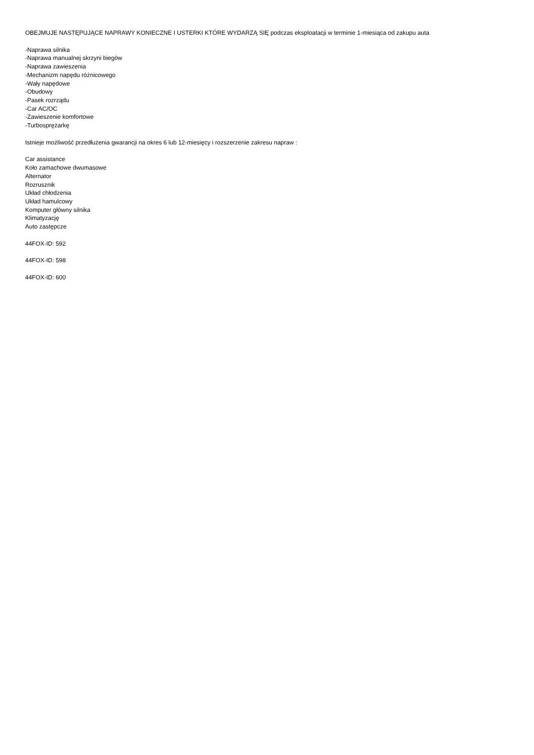OBEJMUJE NASTĘPUJĄCE NAPRAWY KONIECZNE I USTERKI KTÓRE WYDARZĄ SIĘ podczas eksploatacji w terminie 1-miesiąca od zakupu auta
-Naprawa silnika
-Naprawa manualnej skrzyni biegów
-Naprawa zawieszenia
-Mechanizm napędu różnicowego
-Wały napędowe
-Obudowy
-Pasek rozrządu
-Car AC/OC
-Zawieszenie komfortowe
-Turbosprężarkę
Istnieje możliwość przedłużenia gwarancji na okres 6 lub 12-miesięcy i rozszerzenie zakresu napraw :
Car assistance
Koło zamachowe dwumasowe
Alternator
Rozrusznik
Układ chłodzenia
Układ hamulcowy
Komputer główny silnika
Klimatyzację
Auto zastępcze
44FOX-ID: 592
44FOX-ID: 598
44FOX-ID: 600